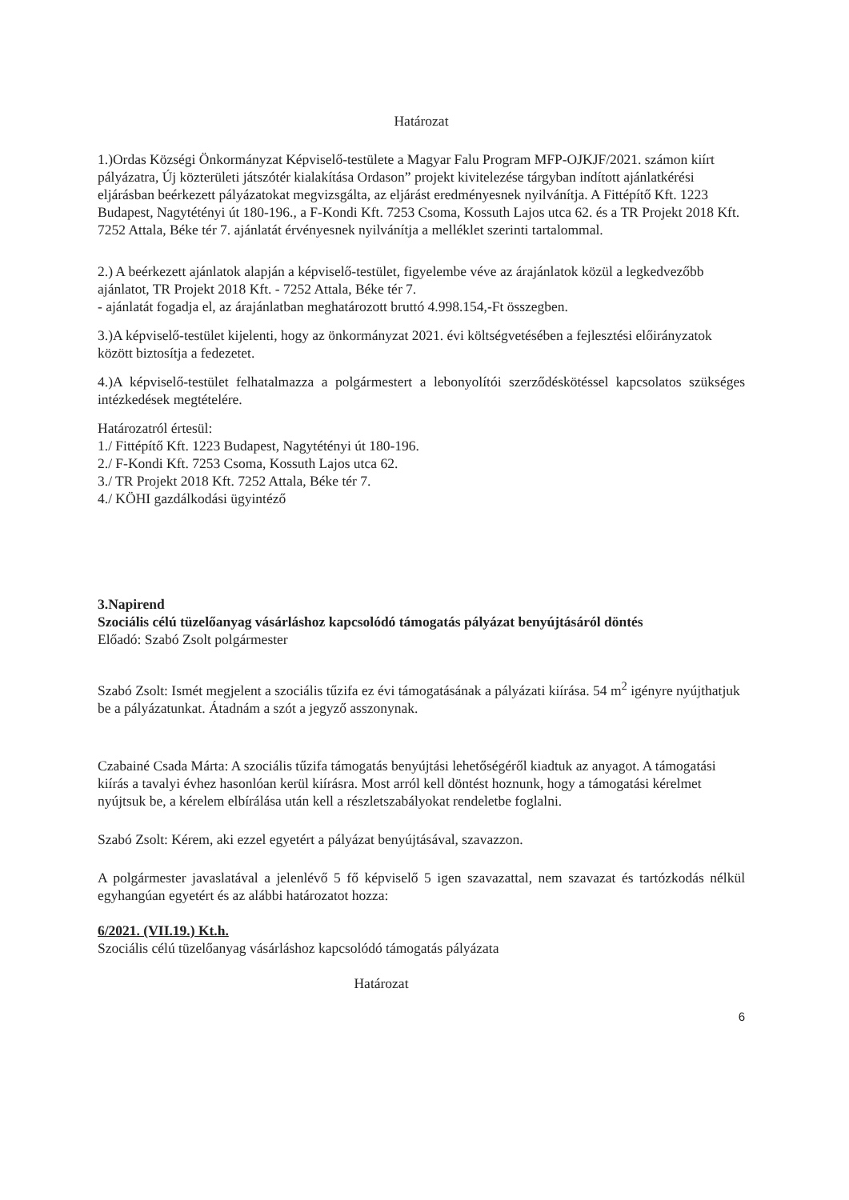Határozat
1.)Ordas Községi Önkormányzat Képviselő-testülete a Magyar Falu Program MFP-OJKJF/2021. számon kiírt pályázatra, Új közterületi játszótér kialakítása Ordason” projekt kivitelezése tárgyban indított ajánlatkérési eljárásban beérkezett pályázatokat megvizsgálta, az eljárást eredményesnek nyilvánítja. A Fittépítő Kft. 1223 Budapest, Nagytétényi út 180-196., a F-Kondi Kft. 7253 Csoma, Kossuth Lajos utca 62. és a TR Projekt 2018 Kft. 7252 Attala, Béke tér 7. ajánlatát érvényesnek nyilvánítja a melléklet szerinti tartalommal.
2.) A beérkezett ajánlatok alapján a képviselő-testület, figyelembe véve az árajánlatok közül a legkedvezőbb ajánlatot, TR Projekt 2018 Kft. - 7252 Attala, Béke tér 7.
- ajánlatát fogadja el, az árajánlatban meghatározott bruttó 4.998.154,-Ft összegben.
3.)A képviselő-testület kijelenti, hogy az önkormányzat 2021. évi költségvetésében a fejlesztési előirányzatok között biztosítja a fedezetet.
4.)A képviselő-testület felhatalmazza a polgármestert a lebonyolítói szerződéskötéssel kapcsolatos szükséges intézkedések megtételére.
Határozatról értesül:
1./ Fittépítő Kft. 1223 Budapest, Nagytétényi út 180-196.
2./ F-Kondi Kft. 7253 Csoma, Kossuth Lajos utca 62.
3./ TR Projekt 2018 Kft. 7252 Attala, Béke tér 7.
4./ KÖHI gazdálkodási ügyintéző
3.Napirend
Szociális célú tüzelőanyag vásárláshoz kapcsolódó támogatás pályázat benyújtásáról döntés
Előadó: Szabó Zsolt polgármester
Szabó Zsolt: Ismét megjelent a szociális tűzifa ez évi támogatásának a pályázati kiírása. 54 m<sup>2</sup> igényre nyújthatjuk be a pályázatunkat. Átadnám a szót a jegyző asszonynak.
Czabainé Csada Márta: A szociális tűzifa támogatás benyújtási lehetőségéről kiadtuk az anyagot. A támogatási kiírás a tavalyi évhez hasonlóan kerül kiírásra. Most arról kell döntést hoznunk, hogy a támogatási kérelmet nyújtsuk be, a kérelem elbírálása után kell a részletszabályokat rendeletbe foglalni.
Szabó Zsolt: Kérem, aki ezzel egyetért a pályázat benyújtásával, szavazzon.
A polgármester javaslatával a jelenlévő 5 fő képviselő 5 igen szavazattal, nem szavazat és tartózkodás nélkül egyhangúan egyetért és az alábbi határozatot hozza:
6/2021. (VII.19.) Kt.h.
Szociális célú tüzelőanyag vásárláshoz kapcsolódó támogatás pályázata
Határozat
6